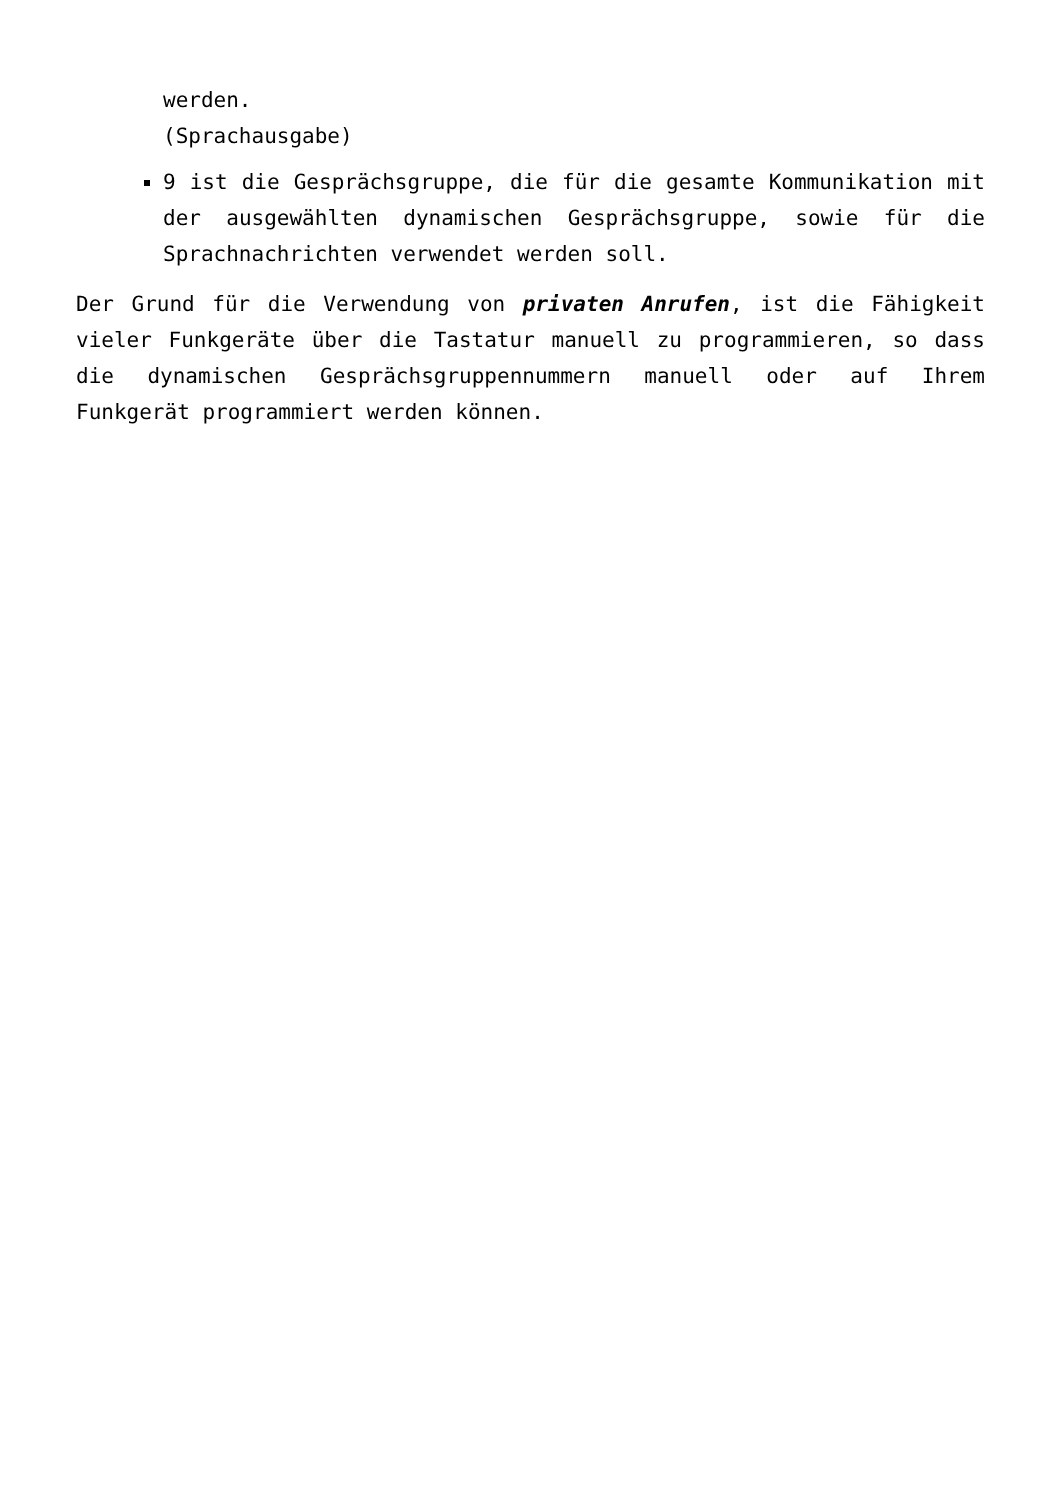werden.
(Sprachausgabe)
9 ist die Gesprächsgruppe, die für die gesamte Kommunikation mit der ausgewählten dynamischen Gesprächsgruppe, sowie für die Sprachnachrichten verwendet werden soll.
Der Grund für die Verwendung von privaten Anrufen, ist die Fähigkeit vieler Funkgeräte über die Tastatur manuell zu programmieren, so dass die dynamischen Gesprächsgruppennummern manuell oder auf Ihrem Funkgerät programmiert werden können.